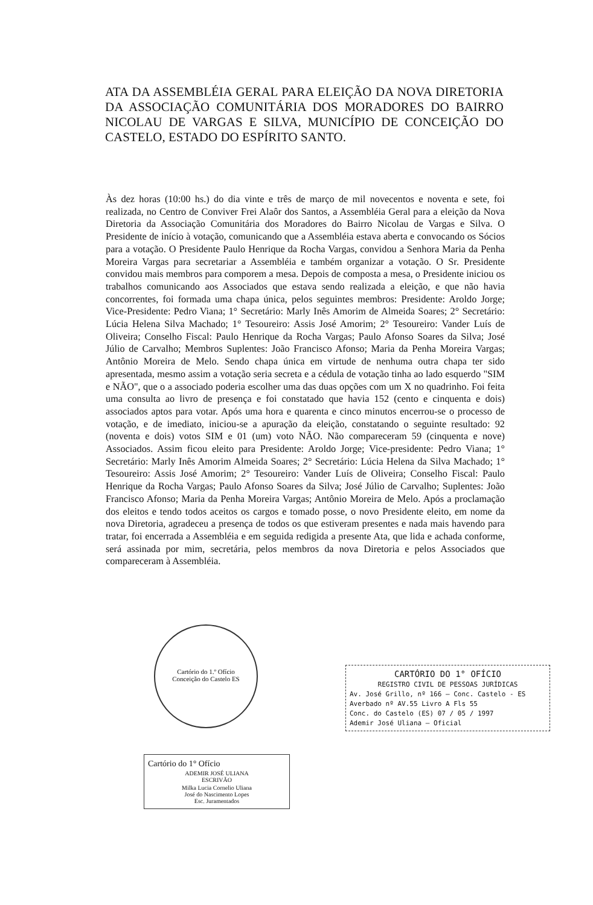ATA DA ASSEMBLÉIA GERAL PARA ELEIÇÃO DA NOVA DIRETORIA DA ASSOCIAÇÃO COMUNITÁRIA DOS MORADORES DO BAIRRO NICOLAU DE VARGAS E SILVA, MUNICÍPIO DE CONCEIÇÃO DO CASTELO, ESTADO DO ESPÍRITO SANTO.
Às dez horas (10:00 hs.) do dia vinte e três de março de mil novecentos e noventa e sete, foi realizada, no Centro de Conviver Frei Alaôr dos Santos, a Assembléia Geral para a eleição da Nova Diretoria da Associação Comunitária dos Moradores do Bairro Nicolau de Vargas e Silva. O Presidente de início à votação, comunicando que a Assembléia estava aberta e convocando os Sócios para a votação. O Presidente Paulo Henrique da Rocha Vargas, convidou a Senhora Maria da Penha Moreira Vargas para secretariar a Assembléia e também organizar a votação. O Sr. Presidente convidou mais membros para comporem a mesa. Depois de composta a mesa, o Presidente iniciou os trabalhos comunicando aos Associados que estava sendo realizada a eleição, e que não havia concorrentes, foi formada uma chapa única, pelos seguintes membros: Presidente: Aroldo Jorge; Vice-Presidente: Pedro Viana; 1° Secretário: Marly Inês Amorim de Almeida Soares; 2° Secretário: Lúcia Helena Silva Machado; 1° Tesoureiro: Assis José Amorim; 2° Tesoureiro: Vander Luís de Oliveira; Conselho Fiscal: Paulo Henrique da Rocha Vargas; Paulo Afonso Soares da Silva; José Júlio de Carvalho; Membros Suplentes: João Francisco Afonso; Maria da Penha Moreira Vargas; Antônio Moreira de Melo. Sendo chapa única em virtude de nenhuma outra chapa ter sido apresentada, mesmo assim a votação seria secreta e a cédula de votação tinha ao lado esquerdo "SIM e NÃO", que o a associado poderia escolher uma das duas opções com um X no quadrinho. Foi feita uma consulta ao livro de presença e foi constatado que havia 152 (cento e cinquenta e dois) associados aptos para votar. Após uma hora e quarenta e cinco minutos encerrou-se o processo de votação, e de imediato, iniciou-se a apuração da eleição, constatando o seguinte resultado: 92 (noventa e dois) votos SIM e 01 (um) voto NÃO. Não compareceram 59 (cinquenta e nove) Associados. Assim ficou eleito para Presidente: Aroldo Jorge; Vice-presidente: Pedro Viana; 1° Secretário: Marly Inês Amorim Almeida Soares; 2° Secretário: Lúcia Helena da Silva Machado; 1° Tesoureiro: Assis José Amorim; 2° Tesoureiro: Vander Luís de Oliveira; Conselho Fiscal: Paulo Henrique da Rocha Vargas; Paulo Afonso Soares da Silva; José Júlio de Carvalho; Suplentes: João Francisco Afonso; Maria da Penha Moreira Vargas; Antônio Moreira de Melo. Após a proclamação dos eleitos e tendo todos aceitos os cargos e tomado posse, o novo Presidente eleito, em nome da nova Diretoria, agradeceu a presença de todos os que estiveram presentes e nada mais havendo para tratar, foi encerrada a Assembléia e em seguida redigida a presente Ata, que lida e achada conforme, será assinada por mim, secretária, pelos membros da nova Diretoria e pelos Associados que compareceram à Assembléia.
Cartório do 1.º Ofício
Conceição do Castelo ES
CARTÓRIO DO 1° OFÍCIO
REGISTRO CIVIL DE PESSOAS JURÍDICAS
Av. José Grillo, nº 166 — Conc. Castelo - ES
Averbado nº AV.55 Livro A Fls 55
Conc. do Castelo (ES) 07 / 05 / 1997
Ademir José Uliana — Oficial
Cartório do 1° Ofício
ADEMIR JOSÉ ULIANA
ESCRIVÃO
Milka Lucia Cornelio Uliana
José do Nascimento Lopes
Esc. Juramentados